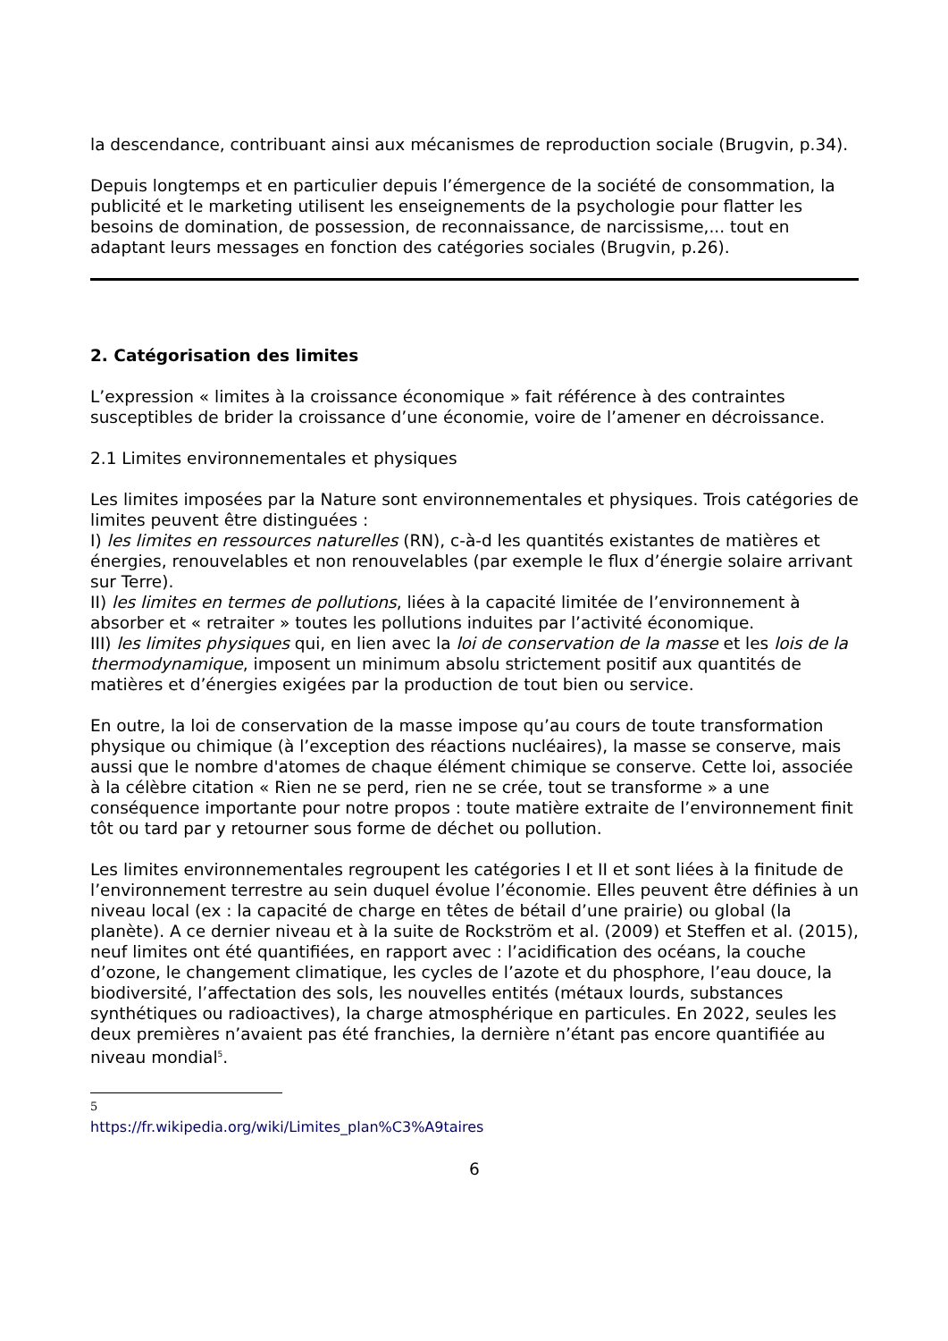la descendance, contribuant ainsi aux mécanismes de reproduction sociale (Brugvin, p.34).
Depuis longtemps et en particulier depuis l’émergence de la société de consommation, la publicité et le marketing utilisent les enseignements de la psychologie pour flatter les besoins de domination, de possession, de reconnaissance, de narcissisme,... tout en adaptant leurs messages en fonction des catégories sociales (Brugvin, p.26).
2. Catégorisation des limites
L’expression « limites à la croissance économique » fait référence à des contraintes susceptibles de brider la croissance d’une économie, voire de l’amener en décroissance.
2.1 Limites environnementales et physiques
Les limites imposées par la Nature sont environnementales et physiques. Trois catégories de limites peuvent être distinguées :
I) les limites en ressources naturelles (RN), c-à-d les quantités existantes de matières et énergies, renouvelables et non renouvelables (par exemple le flux d’énergie solaire arrivant sur Terre).
II) les limites en termes de pollutions, liées à la capacité limitée de l’environnement à absorber et « retraiter » toutes les pollutions induites par l’activité économique.
III) les limites physiques qui, en lien avec la loi de conservation de la masse et les lois de la thermodynamique, imposent un minimum absolu strictement positif aux quantités de matières et d’énergies exigées par la production de tout bien ou service.
En outre, la loi de conservation de la masse impose qu’au cours de toute transformation physique ou chimique (à l’exception des réactions nucléaires), la masse se conserve, mais aussi que le nombre d'atomes de chaque élément chimique se conserve. Cette loi, associée à la célèbre citation « Rien ne se perd, rien ne se crée, tout se transforme » a une conséquence importante pour notre propos : toute matière extraite de l’environnement finit tôt ou tard par y retourner sous forme de déchet ou pollution.
Les limites environnementales regroupent les catégories I et II et sont liées à la finitude de l’environnement terrestre au sein duquel évolue l’économie. Elles peuvent être définies à un niveau local (ex : la capacité de charge en têtes de bétail d’une prairie) ou global (la planète). A ce dernier niveau et à la suite de Rockström et al. (2009) et Steffen et al. (2015), neuf limites ont été quantifiées, en rapport avec : l’acidification des océans, la couche d’ozone, le changement climatique, les cycles de l’azote et du phosphore, l’eau douce, la biodiversité, l’affectation des sols, les nouvelles entités (métaux lourds, substances synthétiques ou radioactives), la charge atmosphérique en particules. En 2022, seules les deux premières n’avaient pas été franchies, la dernière n’étant pas encore quantifiée au niveau mondial<sup>5</sup>.
5 https://fr.wikipedia.org/wiki/Limites_plan%C3%A9taires
6